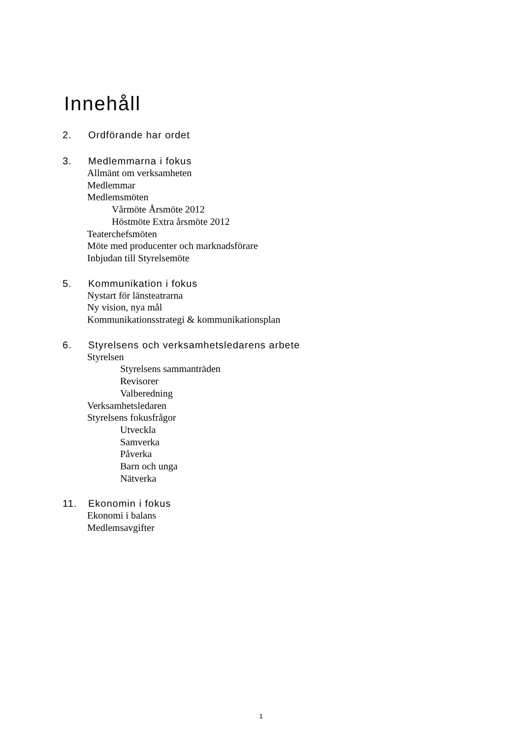Innehåll
2. Ordförande har ordet
3. Medlemmarna i fokus
Allmänt om verksamheten
Medlemmar
Medlemsmöten
Vårmöte Årsmöte 2012
Höstmöte Extra årsmöte 2012
Teaterchefsmöten
Möte med producenter och marknadsförare
Inbjudan till Styrelsemöte
5. Kommunikation i fokus
Nystart för länsteatrarna
Ny vision, nya mål
Kommunikationsstrategi & kommunikationsplan
6. Styrelsens och verksamhetsledarens arbete
Styrelsen
Styrelsens sammanträden
Revisorer
Valberedning
Verksamhetsledaren
Styrelsens fokusfrågor
Utveckla
Samverka
Påverka
Barn och unga
Nätverka
11. Ekonomin i fokus
Ekonomi i balans
Medlemsavgifter
1